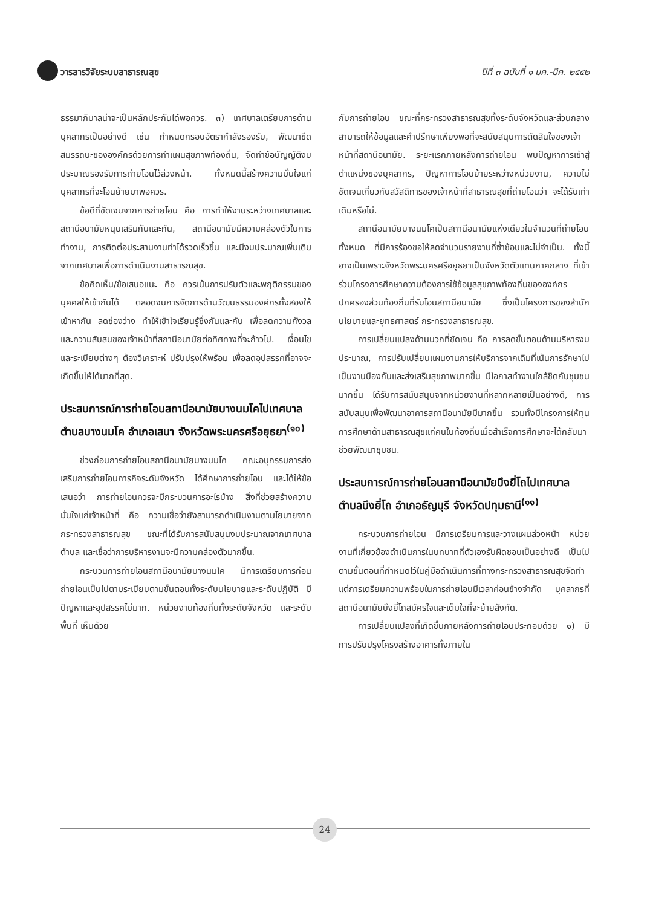วารสารวิจัยระบบสาธารณสุข ปีที่ ๓ ฉบับที่ ๑ มค.-มีค. ๒๕๕๒
ธรรมาภิบาลน่าจะเป็นหลักประกันได้พอควร. ๓) เทศบาลเตรียมการด้านบุคลากรเป็นอย่างดี เช่น กำหนดกรอบอัตรากำลังรองรับ, พัฒนาขีดสมรรถนะขององค์กรด้วยการทำแผนสุขภาพท้องถิ่น, จัดทำข้อบัญญัติงบประมาณรองรับการถ่ายโอนไว้ล่วงหน้า. ทั้งหมดนี้สร้างความมั่นใจแก่บุคลากรที่จะโอนย้ายมาพอควร.
ข้อดีที่ชัดเจนจากการถ่ายโอน คือ การทำให้งานระหว่างเทศบาลและสถานีอนามัยหนุนเสริมกันและกัน, สถานีอนามัยมีความคล่องตัวในการทำงาน, การติดต่อประสานงานทำได้รวดเร็วขึ้น และมีงบประมาณเพิ่มเติมจากเทศบาลเพื่อการดำเนินงานสาธารณสุข.
ข้อคิดเห็น/ข้อเสนอแนะ คือ ควรเน้นการปรับตัวและพฤติกรรมของบุคคลให้เข้ากันได้ ตลอดจนการจัดการด้านวัฒนธรรมองค์กรทั้งสองให้เข้าหากัน ลดช่องว่าง ทำให้เข้าใจเรียนรู้ซึ่งกันและกัน เพื่อลดความกังวล และความสับสนของเจ้าหน้าที่สถานีอนามัยต่อทิศทางที่จะก้าวไป. เงื่อนไขและระเบียบต่างๆ ต้องวิเคราะห์ ปรับปรุงให้พร้อม เพื่อลดอุปสรรคที่อาจจะเกิดขึ้นให้ได้มากที่สุด.
ประสบการณ์การถ่ายโอนสถานีอนามัยบางนมโคไปเทศบาลตำบลบางนมโค อำเภอเสนา จังหวัดพระนครศรีอยุธยา<sup>(๑๐)</sup>
ช่วงก่อนการถ่ายโอนสถานีอนามัยบางนมโค คณะอนุกรรมการส่งเสริมการถ่ายโอนภารกิจระดับจังหวัด ได้ศึกษาการถ่ายโอน และได้ให้ข้อเสนอว่า การถ่ายโอนควรจะมีกระบวนการอะไรบ้าง สิ่งที่ช่วยสร้างความมั่นใจแก่เจ้าหน้าที่ คือ ความเชื่อว่ายังสามารถดำเนินงานตามโยบายจากกระทรวงสาธารณสุข ขณะที่ได้รับการสนับสนุนงบประมาณจากเทศบาลตำบล และเชื่อว่าการบริหารงานจะมีความคล่องตัวมากขึ้น.
กระบวนการถ่ายโอนสถานีอนามัยบางนมโค มีการเตรียมการก่อนถ่ายโอนเป็นไปตามระเบียบตามขั้นตอนทั้งระดับนโยบายและระดับปฏิบัติ มีปัญหาและอุปสรรคไม่มาก. หน่วยงานท้องถิ่นทั้งระดับจังหวัด และระดับพื้นที่ เห็นด้วย
กับการถ่ายโอน ขณะที่กระทรวงสาธารณสุขทั้งระดับจังหวัดและส่วนกลาง สามารถให้ข้อมูลและคำปรึกษาเพียงพอที่จะสนับสนุนการตัดสินใจของเจ้าหน้าที่สถานีอนามัย. ระยะแรกภายหลังการถ่ายโอน พบปัญหาการเข้าสู่ตำแหน่งของบุคลากร, ปัญหาการโอนย้ายระหว่างหน่วยงาน, ความไม่ชัดเจนเกี่ยวกับสวัสดิการของเจ้าหน้าที่สาธารณสุขที่ถ่ายโอนว่า จะได้รับเท่าเดิมหรือไม่.
สถานีอนามัยบางนมโคเป็นสถานีอนามัยแห่งเดียวในจำนวนที่ถ่ายโอนทั้งหมด ที่มีการร้องขอให้ลดจำนวนรายงานที่ซ้ำซ้อนและไม่จำเป็น. ทั้งนี้อาจเป็นเพราะจังหวัดพระนครศรีอยุธยาเป็นจังหวัดตัวแทนภาคกลาง ที่เข้าร่วมโครงการศึกษาความต้องการใช้ข้อมูลสุขภาพท้องถิ่นขององค์กรปกครองส่วนท้องถิ่นที่รับโอนสถานีอนามัย ซึ่งเป็นโครงการของสำนักนโยบายและยุทธศาสตร์ กระทรวงสาธารณสุข.
การเปลี่ยนแปลงด้านบวกที่ชัดเจน คือ การลดขั้นตอนด้านบริหารงบประมาณ, การปรับเปลี่ยนแผนงานการให้บริการจากเดิมที่เน้นการรักษาไปเป็นงานป้องกันและส่งเสริมสุขภาพมากขึ้น มีโอกาสทำงานใกล้ชิดกับชุมชนมากขึ้น ได้รับการสนับสนุนจากหน่วยงานที่หลากหลายเป็นอย่างดี, การสนับสนุนเพื่อพัฒนาอาคารสถานีอนามัยมีมากขึ้น รวมทั้งมีโครงการให้ทุนการศึกษาด้านสาธารณสุขแก่คนในท้องถิ่นเมื่อสำเร็จการศึกษาจะได้กลับมาช่วยพัฒนาชุมชน.
ประสบการณ์การถ่ายโอนสถานีอนามัยบึงยี่โถไปเทศบาลตำบลบึงยี่โถ อำเภอธัญบุรี จังหวัดปทุมธานี<sup>(๑๑)</sup>
กระบวนการถ่ายโอน มีการเตรียมการและวางแผนล่วงหน้า หน่วยงานที่เกี่ยวข้องดำเนินการในบทบาทที่ตัวเองรับผิดชอบเป็นอย่างดี เป็นไปตามขั้นตอนที่กำหนดไว้ในคู่มือดำเนินการที่ทางกระทรวงสาธารณสุขจัดทำ แต่การเตรียมความพร้อมในการถ่ายโอนมีเวลาค่อนข้างจำกัด บุคลากรที่สถานีอนามัยบึงยี่โถสมัครใจและเต็มใจที่จะย้ายสังกัด.
การเปลี่ยนแปลงที่เกิดขึ้นภายหลังการถ่ายโอนประกอบด้วย ๑) มีการปรับปรุงโครงสร้างอาคารทั้งภายใน
24